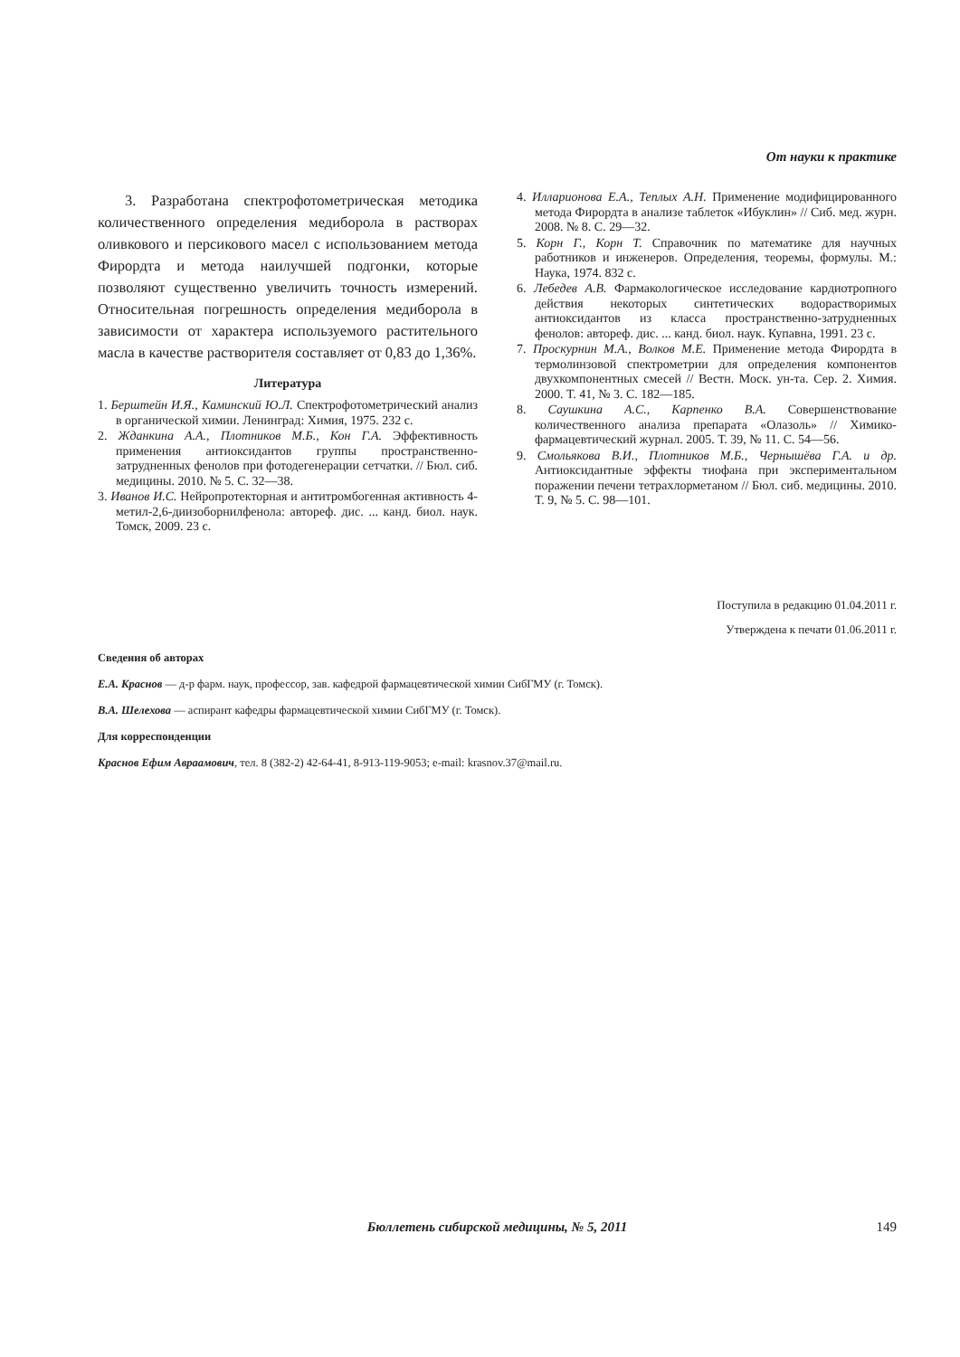От науки к практике
3. Разработана спектрофотометрическая методика количественного определения медиборола в растворах оливкового и персикового масел с использованием метода Фирордта и метода наилучшей подгонки, которые позволяют существенно увеличить точность измерений. Относительная погрешность определения медиборола в зависимости от характера используемого растительного масла в качестве растворителя составляет от 0,83 до 1,36%.
Литература
1. Берштейн И.Я., Каминский Ю.Л. Спектрофотометрический анализ в органической химии. Ленинград: Химия, 1975. 232 с.
2. Жданкина А.А., Плотников М.Б., Кон Г.А. Эффективность применения антиоксидантов группы пространственно-затрудненных фенолов при фотодегенерации сетчатки. // Бюл. сиб. медицины. 2010. № 5. С. 32—38.
3. Иванов И.С. Нейропротекторная и антитромбогенная активность 4-метил-2,6-диизоборнилфенола: автореф. дис. ... канд. биол. наук. Томск, 2009. 23 с.
4. Илларионова Е.А., Теплых А.Н. Применение модифицированного метода Фирордта в анализе таблеток «Ибуклин» // Сиб. мед. журн. 2008. № 8. С. 29—32.
5. Корн Г., Корн Т. Справочник по математике для научных работников и инженеров. Определения, теоремы, формулы. М.: Наука, 1974. 832 с.
6. Лебедев А.В. Фармакологическое исследование кардиотропного действия некоторых синтетических водорастворимых антиоксидантов из класса пространственно-затрудненных фенолов: автореф. дис. ... канд. биол. наук. Купавна, 1991. 23 с.
7. Проскурнин М.А., Волков М.Е. Применение метода Фирордта в термолинзовой спектрометрии для определения компонентов двухкомпонентных смесей // Вестн. Моск. ун-та. Сер. 2. Химия. 2000. Т. 41, № 3. С. 182—185.
8. Саушкина А.С., Карпенко В.А. Совершенствование количественного анализа препарата «Олазоль» // Химико-фармацевтический журнал. 2005. Т. 39, № 11. С. 54—56.
9. Смольякова В.И., Плотников М.Б., Чернышёва Г.А. и др. Антиоксидантные эффекты тиофана при экспериментальном поражении печени тетрахлорметаном // Бюл. сиб. медицины. 2010. Т. 9, № 5. С. 98—101.
Поступила в редакцию 01.04.2011 г.
Утверждена к печати 01.06.2011 г.
Сведения об авторах
Е.А. Краснов — д-р фарм. наук, профессор, зав. кафедрой фармацевтической химии СибГМУ (г. Томск).
В.А. Шелехова — аспирант кафедры фармацевтической химии СибГМУ (г. Томск).
Для корреспонденции
Краснов Ефим Авраамович, тел. 8 (382-2) 42-64-41, 8-913-119-9053; e-mail: krasnov.37@mail.ru.
Бюллетень сибирской медицины, № 5, 2011 149